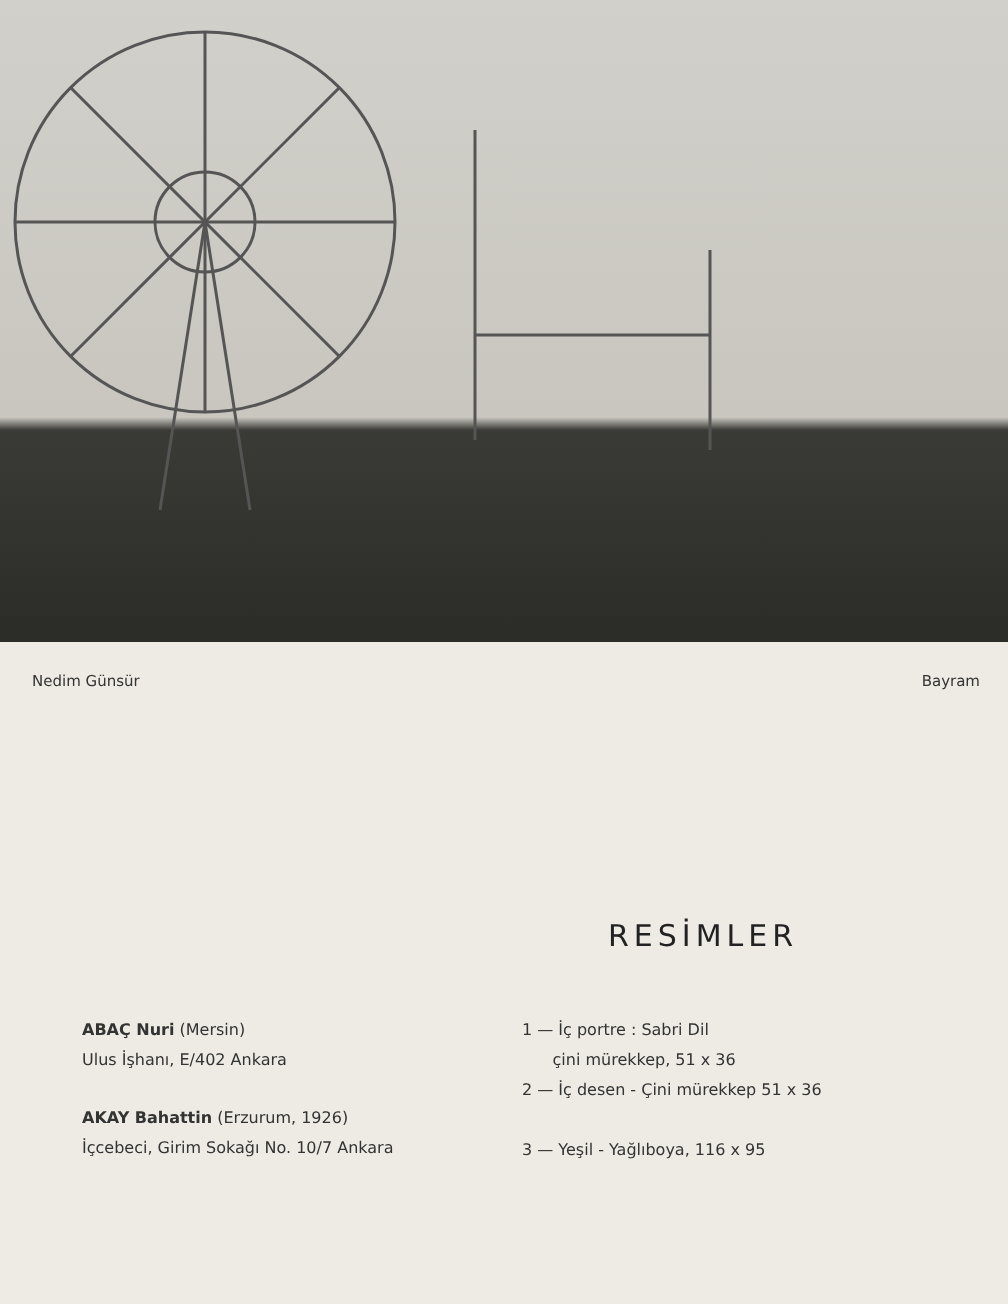Nedim Günsür Bayram
RESİMLER
ABAÇ Nuri (Mersin)
Ulus İşhanı, E/402 Ankara
AKAY Bahattin (Erzurum, 1926)
İçcebeci, Girim Sokağı No. 10/7 Ankara
1 — İç portre : Sabri Dil
çini mürekkep, 51 x 36
2 — İç desen - Çini mürekkep 51 x 36
3 — Yeşil - Yağlıboya, 116 x 95